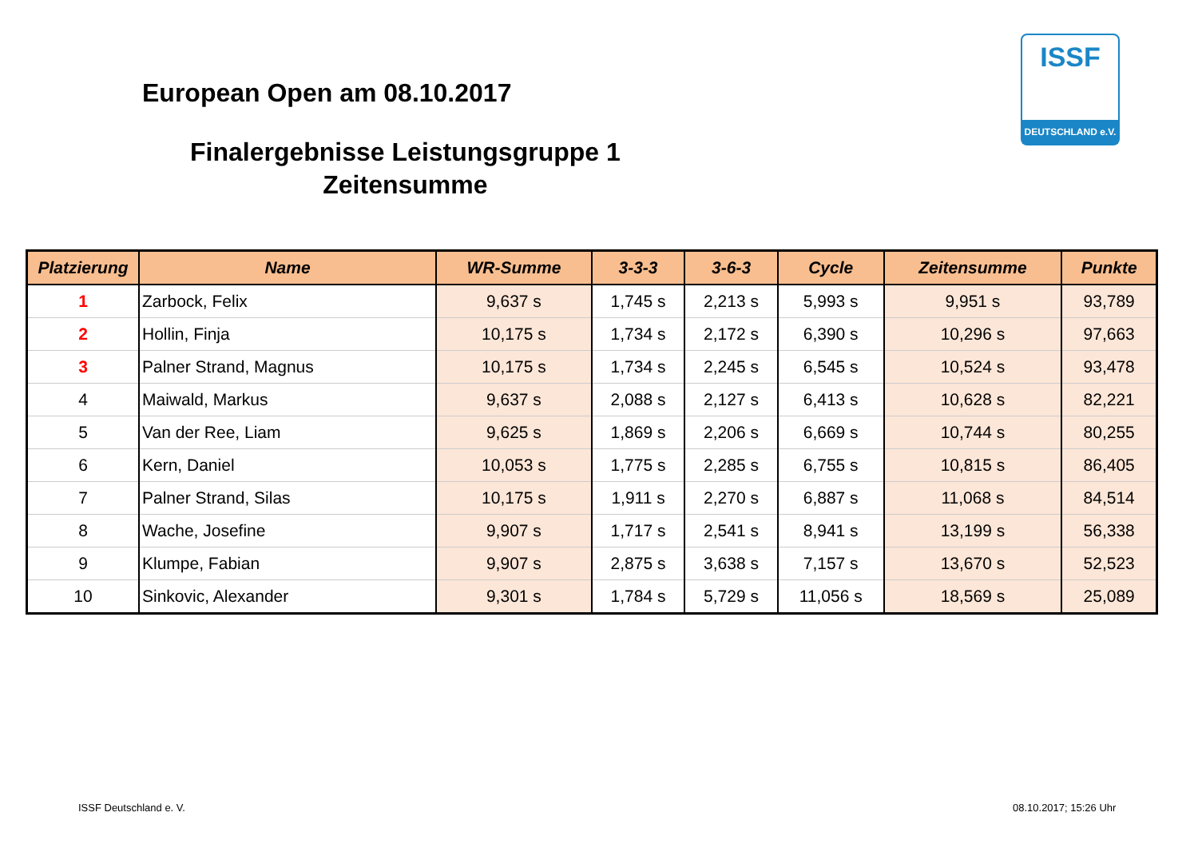European Open am 08.10.2017
Finalergebnisse Leistungsgruppe 1
Zeitensumme
ISSF
DEUTSCHLAND e.V.
| Platzierung | Name | WR-Summe | 3-3-3 | 3-6-3 | Cycle | Zeitensumme | Punkte |
| --- | --- | --- | --- | --- | --- | --- | --- |
| 1 | Zarbock, Felix | 9,637 s | 1,745 s | 2,213 s | 5,993 s | 9,951 s | 93,789 |
| 2 | Hollin, Finja | 10,175 s | 1,734 s | 2,172 s | 6,390 s | 10,296 s | 97,663 |
| 3 | Palner Strand, Magnus | 10,175 s | 1,734 s | 2,245 s | 6,545 s | 10,524 s | 93,478 |
| 4 | Maiwald, Markus | 9,637 s | 2,088 s | 2,127 s | 6,413 s | 10,628 s | 82,221 |
| 5 | Van der Ree, Liam | 9,625 s | 1,869 s | 2,206 s | 6,669 s | 10,744 s | 80,255 |
| 6 | Kern, Daniel | 10,053 s | 1,775 s | 2,285 s | 6,755 s | 10,815 s | 86,405 |
| 7 | Palner Strand, Silas | 10,175 s | 1,911 s | 2,270 s | 6,887 s | 11,068 s | 84,514 |
| 8 | Wache, Josefine | 9,907 s | 1,717 s | 2,541 s | 8,941 s | 13,199 s | 56,338 |
| 9 | Klumpe, Fabian | 9,907 s | 2,875 s | 3,638 s | 7,157 s | 13,670 s | 52,523 |
| 10 | Sinkovic, Alexander | 9,301 s | 1,784 s | 5,729 s | 11,056 s | 18,569 s | 25,089 |
ISSF Deutschland e. V. 08.10.2017; 15:26 Uhr